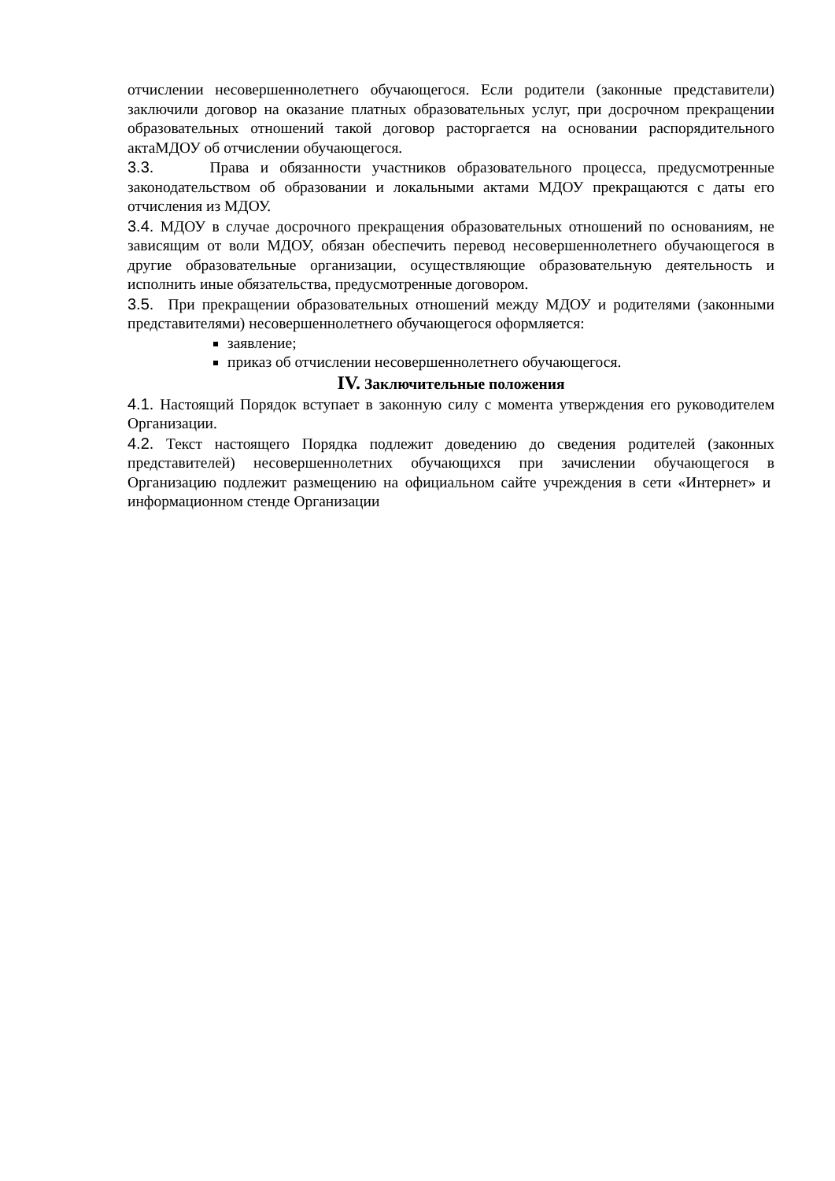отчислении несовершеннолетнего обучающегося. Если родители (законные представители) заключили договор на оказание платных образовательных услуг, при досрочном прекращении образовательных отношений такой договор расторгается на основании распорядительного актаМДОУ об отчислении обучающегося.
3.3. Права и обязанности участников образовательного процесса, предусмотренные законодательством об образовании и локальными актами МДОУ прекращаются с даты его отчисления из МДОУ.
3.4. МДОУ в случае досрочного прекращения образовательных отношений по основаниям, не зависящим от воли МДОУ, обязан обеспечить перевод несовершеннолетнего обучающегося в другие образовательные организации, осуществляющие образовательную деятельность и исполнить иные обязательства, предусмотренные договором.
3.5. При прекращении образовательных отношений между МДОУ и родителями (законными представителями) несовершеннолетнего обучающегося оформляется:
заявление;
приказ об отчислении несовершеннолетнего обучающегося.
IV. Заключительные положения
4.1. Настоящий Порядок вступает в законную силу с момента утверждения его руководителем Организации.
4.2. Текст настоящего Порядка подлежит доведению до сведения родителей (законных представителей) несовершеннолетних обучающихся при зачислении обучающегося в Организацию подлежит размещению на официальном сайте учреждения в сети «Интернет» и информационном стенде Организации